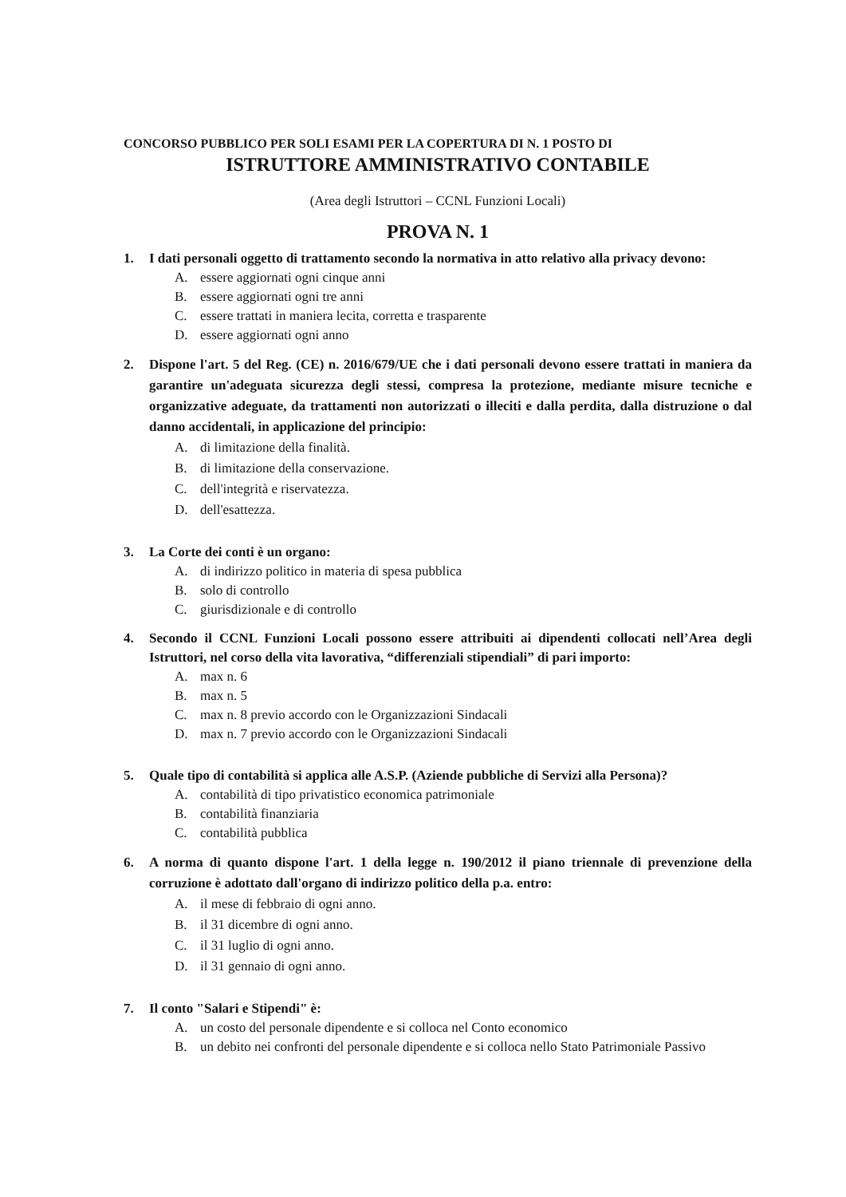CONCORSO PUBBLICO PER SOLI ESAMI PER LA COPERTURA DI N. 1 POSTO DI
ISTRUTTORE AMMINISTRATIVO CONTABILE
(Area degli Istruttori – CCNL Funzioni Locali)
PROVA N. 1
1. I dati personali oggetto di trattamento secondo la normativa in atto relativo alla privacy devono:
A. essere aggiornati ogni cinque anni
B. essere aggiornati ogni tre anni
C. essere trattati in maniera lecita, corretta e trasparente
D. essere aggiornati ogni anno
2. Dispone l'art. 5 del Reg. (CE) n. 2016/679/UE che i dati personali devono essere trattati in maniera da garantire un'adeguata sicurezza degli stessi, compresa la protezione, mediante misure tecniche e organizzative adeguate, da trattamenti non autorizzati o illeciti e dalla perdita, dalla distruzione o dal danno accidentali, in applicazione del principio:
A. di limitazione della finalità.
B. di limitazione della conservazione.
C. dell'integrità e riservatezza.
D. dell'esattezza.
3. La Corte dei conti è un organo:
A. di indirizzo politico in materia di spesa pubblica
B. solo di controllo
C. giurisdizionale e di controllo
4. Secondo il CCNL Funzioni Locali possono essere attribuiti ai dipendenti collocati nell’Area degli Istruttori, nel corso della vita lavorativa, “differenziali stipendiali” di pari importo:
A. max n. 6
B. max n. 5
C. max n. 8 previo accordo con le Organizzazioni Sindacali
D. max n. 7 previo accordo con le Organizzazioni Sindacali
5. Quale tipo di contabilità si applica alle A.S.P. (Aziende pubbliche di Servizi alla Persona)?
A. contabilità di tipo privatistico economica patrimoniale
B. contabilità finanziaria
C. contabilità pubblica
6. A norma di quanto dispone l'art. 1 della legge n. 190/2012 il piano triennale di prevenzione della corruzione è adottato dall'organo di indirizzo politico della p.a. entro:
A. il mese di febbraio di ogni anno.
B. il 31 dicembre di ogni anno.
C. il 31 luglio di ogni anno.
D. il 31 gennaio di ogni anno.
7. Il conto "Salari e Stipendi" è:
A. un costo del personale dipendente e si colloca nel Conto economico
B. un debito nei confronti del personale dipendente e si colloca nello Stato Patrimoniale Passivo